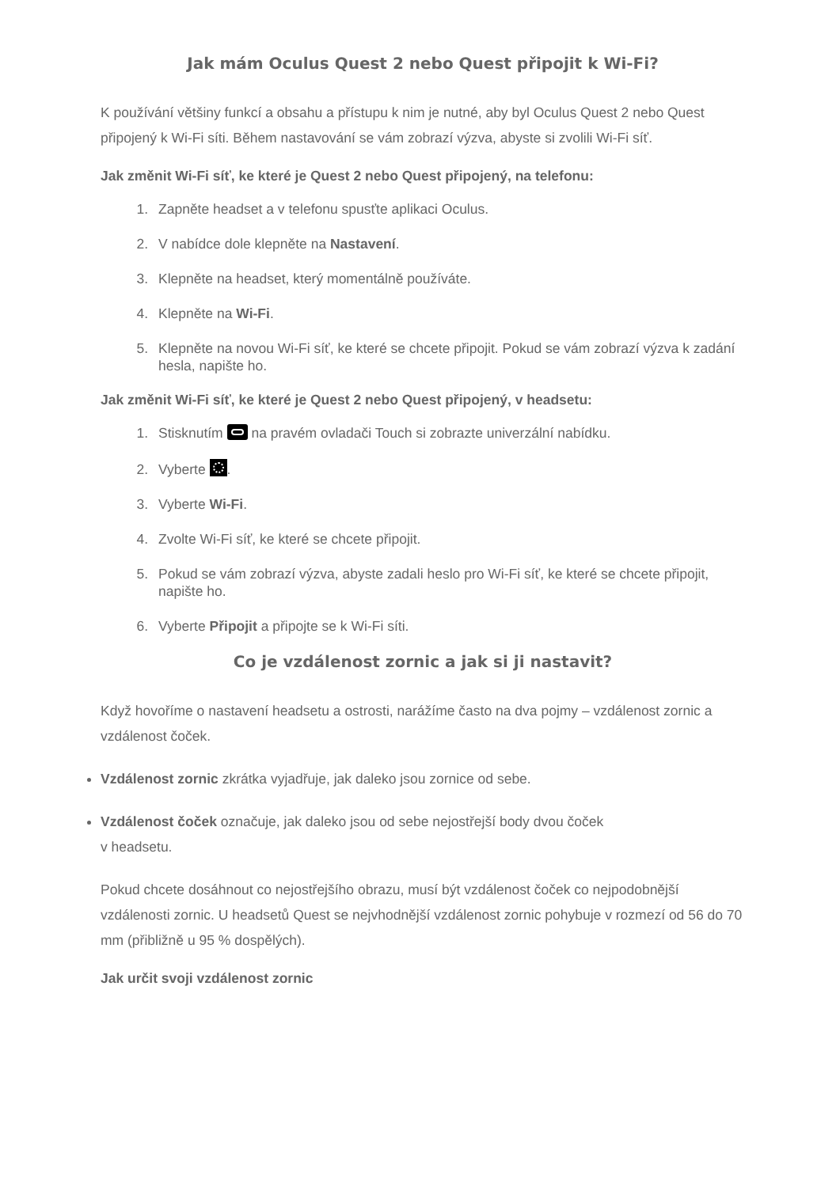Jak mám Oculus Quest 2 nebo Quest připojit k Wi-Fi?
K používání většiny funkcí a obsahu a přístupu k nim je nutné, aby byl Oculus Quest 2 nebo Quest připojený k Wi-Fi síti. Během nastavování se vám zobrazí výzva, abyste si zvolili Wi-Fi síť.
Jak změnit Wi-Fi síť, ke které je Quest 2 nebo Quest připojený, na telefonu:
1. Zapněte headset a v telefonu spusťte aplikaci Oculus.
2. V nabídce dole klepněte na Nastavení.
3. Klepněte na headset, který momentálně používáte.
4. Klepněte na Wi-Fi.
5. Klepněte na novou Wi-Fi síť, ke které se chcete připojit. Pokud se vám zobrazí výzva k zadání hesla, napište ho.
Jak změnit Wi-Fi síť, ke které je Quest 2 nebo Quest připojený, v headsetu:
1. Stisknutím na pravém ovladači Touch si zobrazte univerzální nabídku.
2. Vyberte .
3. Vyberte Wi-Fi.
4. Zvolte Wi-Fi síť, ke které se chcete připojit.
5. Pokud se vám zobrazí výzva, abyste zadali heslo pro Wi-Fi síť, ke které se chcete připojit, napište ho.
6. Vyberte Připojit a připojte se k Wi-Fi síti.
Co je vzdálenost zornic a jak si ji nastavit?
Když hovoříme o nastavení headsetu a ostrosti, narážíme často na dva pojmy – vzdálenost zornic a vzdálenost čoček.
Vzdálenost zornic zkrátka vyjadřuje, jak daleko jsou zornice od sebe.
Vzdálenost čoček označuje, jak daleko jsou od sebe nejostřejší body dvou čoček
v headsetu.
Pokud chcete dosáhnout co nejostřejšího obrazu, musí být vzdálenost čoček co nejpodobnější vzdálenosti zornic. U headsetů Quest se nejvhodnější vzdálenost zornic pohybuje v rozmezí od 56 do 70 mm (přibližně u 95 % dospělých).
Jak určit svoji vzdálenost zornic